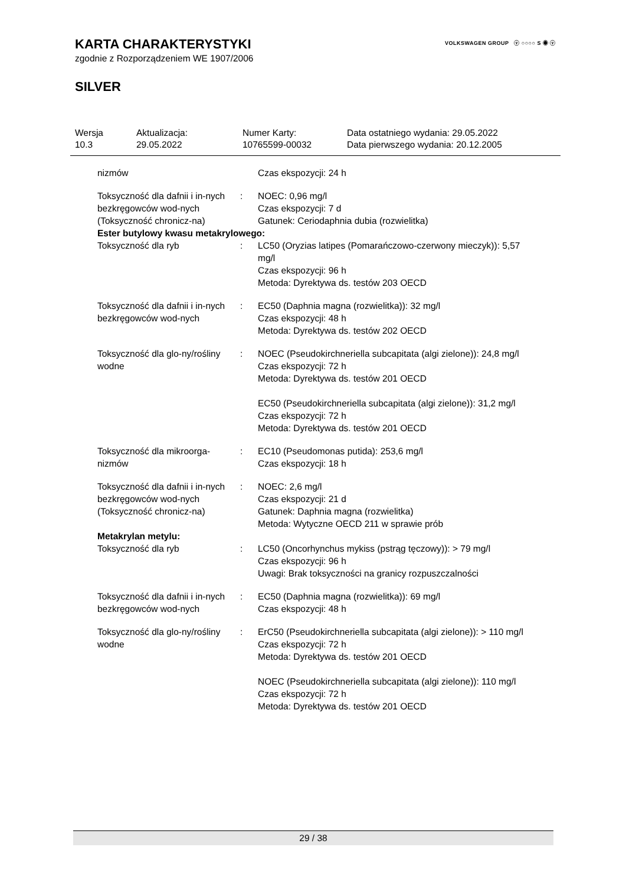VOLKSWAGEN GROUP ⓥ ○○○○ S ◉ ⓥ
KARTA CHARAKTERYSTYKI
zgodnie z Rozporządzeniem WE 1907/2006
SILVER
| Wersja 10.3 | Aktualizacja: 29.05.2022 | Numer Karty: 10765599-00032 | Data ostatniego wydania: 29.05.2022 Data pierwszego wydania: 20.12.2005 |
| nizmów | | Czas ekspozycji: 24 h |
| Toksyczność dla dafnii i in-nych bezkręgowców wod-nych (Toksyczność chronicz-na) | : | NOEC: 0,96 mg/l Czas ekspozycji: 7 d Gatunek: Ceriodaphnia dubia (rozwielitka) |
| Ester butylowy kwasu metakrylowego: | | |
| Toksyczność dla ryb | : | LC50 (Oryzias latipes (Pomarańczowo-czerwony mieczyk)): 5,57 mg/l Czas ekspozycji: 96 h Metoda: Dyrektywa ds. testów 203 OECD |
| Toksyczność dla dafnii i in-nych bezkręgowców wod-nych | : | EC50 (Daphnia magna (rozwielitka)): 32 mg/l Czas ekspozycji: 48 h Metoda: Dyrektywa ds. testów 202 OECD |
| Toksyczność dla glo-ny/rośliny wodne | : | NOEC (Pseudokirchneriella subcapitata (algi zielone)): 24,8 mg/l Czas ekspozycji: 72 h Metoda: Dyrektywa ds. testów 201 OECD EC50 (Pseudokirchneriella subcapitata (algi zielone)): 31,2 mg/l Czas ekspozycji: 72 h Metoda: Dyrektywa ds. testów 201 OECD |
| Toksyczność dla mikroorga-nizmów | : | EC10 (Pseudomonas putida): 253,6 mg/l Czas ekspozycji: 18 h |
| Toksyczność dla dafnii i in-nych bezkręgowców wod-nych (Toksyczność chronicz-na) | : | NOEC: 2,6 mg/l Czas ekspozycji: 21 d Gatunek: Daphnia magna (rozwielitka) Metoda: Wytyczne OECD 211 w sprawie prób |
| Metakrylan metylu: | | |
| Toksyczność dla ryb | : | LC50 (Oncorhynchus mykiss (pstrąg tęczowy)): > 79 mg/l Czas ekspozycji: 96 h Uwagi: Brak toksyczności na granicy rozpuszczalności |
| Toksyczność dla dafnii i in-nych bezkręgowców wod-nych | : | EC50 (Daphnia magna (rozwielitka)): 69 mg/l Czas ekspozycji: 48 h |
| Toksyczność dla glo-ny/rośliny wodne | : | ErC50 (Pseudokirchneriella subcapitata (algi zielone)): > 110 mg/l Czas ekspozycji: 72 h Metoda: Dyrektywa ds. testów 201 OECD NOEC (Pseudokirchneriella subcapitata (algi zielone)): 110 mg/l Czas ekspozycji: 72 h Metoda: Dyrektywa ds. testów 201 OECD |
29 / 38